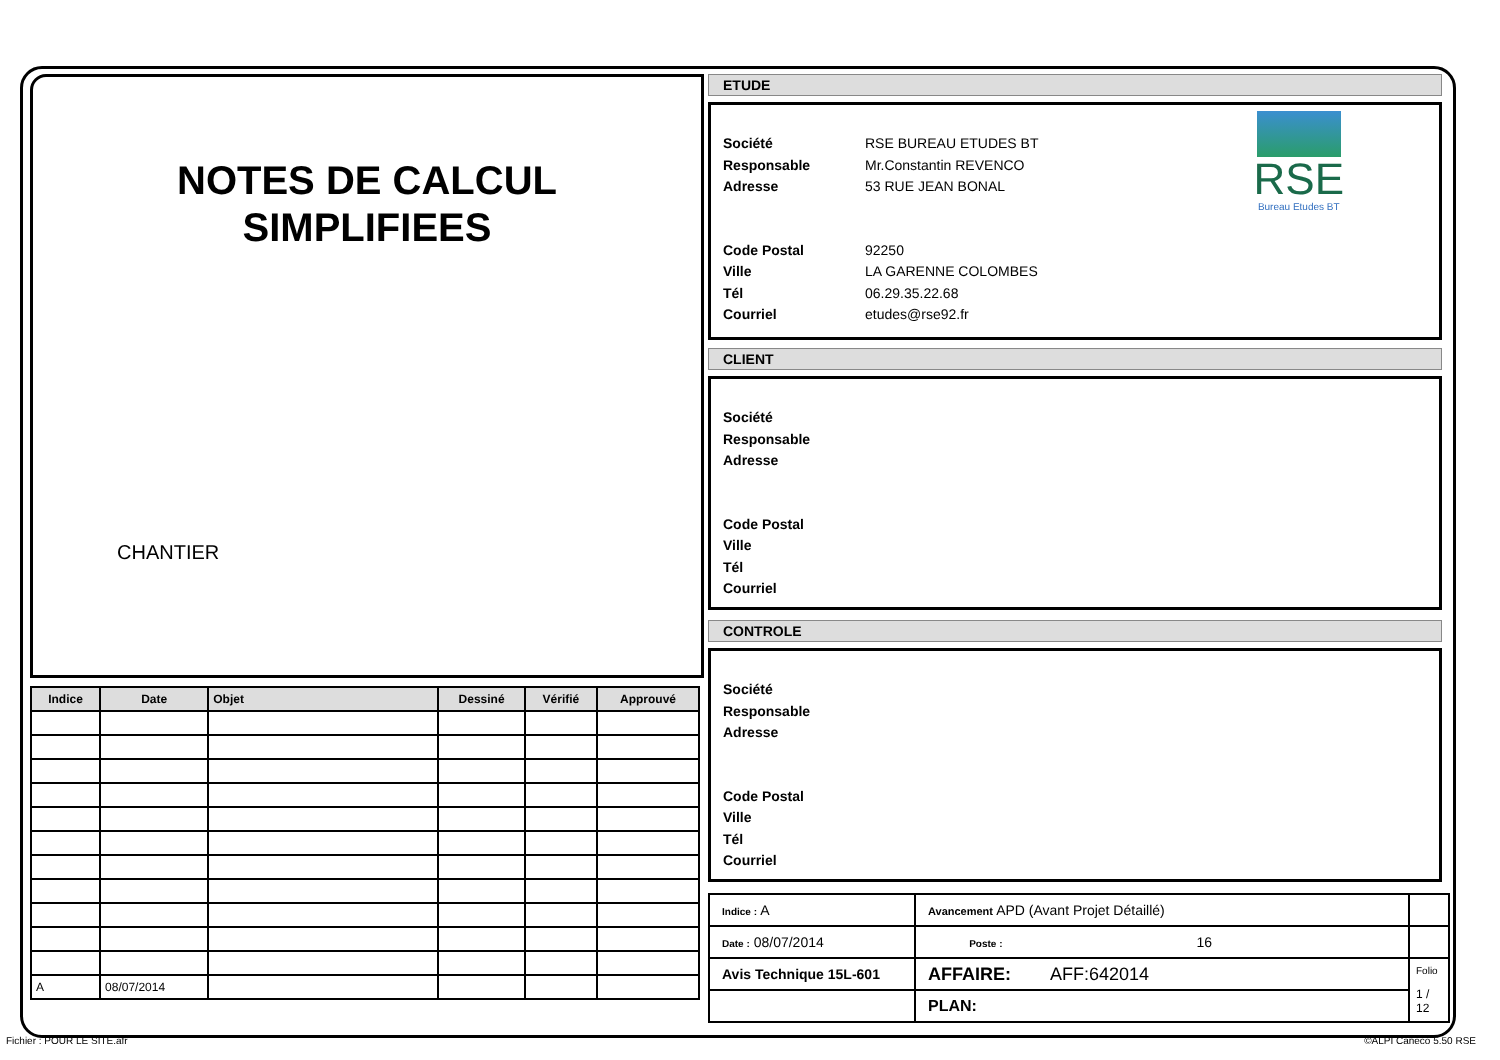NOTES DE CALCUL
SIMPLIFIEES
CHANTIER
| Indice | Date | Objet | Dessiné | Vérifié | Approuvé |
| --- | --- | --- | --- | --- | --- |
| A | 08/07/2014 | | | | |
ETUDE
RSE
Bureau Etudes BT
Société RSE BUREAU ETUDES BT
Responsable Mr.Constantin REVENCO
Adresse 53 RUE JEAN BONAL
Code Postal 92250
Ville LA GARENNE COLOMBES
Tél 06.29.35.22.68
Courriel etudes@rse92.fr
CLIENT
Société
Responsable
Adresse
Code Postal
Ville
Tél
Courriel
CONTROLE
Société
Responsable
Adresse
Code Postal
Ville
Tél
Courriel
| Indice : A | Avancement APD (Avant Projet Détaillé) | | |
| Date : 08/07/2014 | | Poste : 16 | |
| Avis Technique 15L-601 | AFFAIRE: AFF:642014 | | Folio 1 / 12 |
| | PLAN: | | |
Fichier : POUR LE SITE.afr ©ALPI Caneco 5.50 RSE